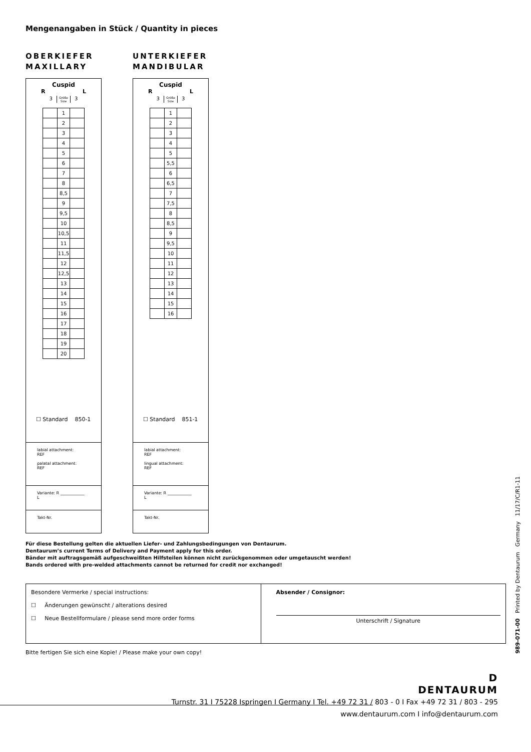Mengenangaben in Stück / Quantity in pieces
OBERKIEFER
MAXILLARY
Cuspid
R L
3 Größe
Size 3
| | 1 | |
| | 2 | |
| | 3 | |
| | 4 | |
| | 5 | |
| | 6 | |
| | 7 | |
| | 8 | |
| | 8,5 | |
| | 9 | |
| | 9,5 | |
| | 10 | |
| | 10,5 | |
| | 11 | |
| | 11,5 | |
| | 12 | |
| | 12,5 | |
| | 13 | |
| | 14 | |
| | 15 | |
| | 16 | |
| | 17 | |
| | 18 | |
| | 19 | |
| | 20 | |
☐ Standard 850-1
labial attachment:
REF
palatal attachment:
REF
Variante: R ____________
L
Takt-Nr.
UNTERKIEFER
MANDIBULAR
Cuspid
R L
3 Größe
Size 3
| | 1 | |
| | 2 | |
| | 3 | |
| | 4 | |
| | 5 | |
| | 5,5 | |
| | 6 | |
| | 6,5 | |
| | 7 | |
| | 7,5 | |
| | 8 | |
| | 8,5 | |
| | 9 | |
| | 9,5 | |
| | 10 | |
| | 11 | |
| | 12 | |
| | 13 | |
| | 14 | |
| | 15 | |
| | 16 | |
☐ Standard 851-1
labial attachment:
REF
lingual attachment:
REF
Variante: R ____________
L
Takt-Nr.
Für diese Bestellung gelten die aktuellen Liefer- und Zahlungsbedingungen von Dentaurum.
Dentaurum’s current Terms of Delivery and Payment apply for this order.
Bänder mit auftragsgemäß aufgeschweißten Hilfsteilen können nicht zurückgenommen oder umgetauscht werden!
Bands ordered with pre-welded attachments cannot be returned for credit nor exchanged!
Besondere Vermerke / special instructions:
☐ Änderungen gewünscht / alterations desired
☐ Neue Bestellformulare / please send more order forms
Absender / Consignor:
Unterschrift / Signature
Bitte fertigen Sie sich eine Kopie! / Please make your own copy!
989-071-00 Printed by Dentaurum Germany 11/17/C/R1-11
D
DENTAURUM
Turnstr. 31 I 75228 Ispringen I Germany I Tel. +49 72 31 / 803 - 0 I Fax +49 72 31 / 803 - 295
www.dentaurum.com I info@dentaurum.com